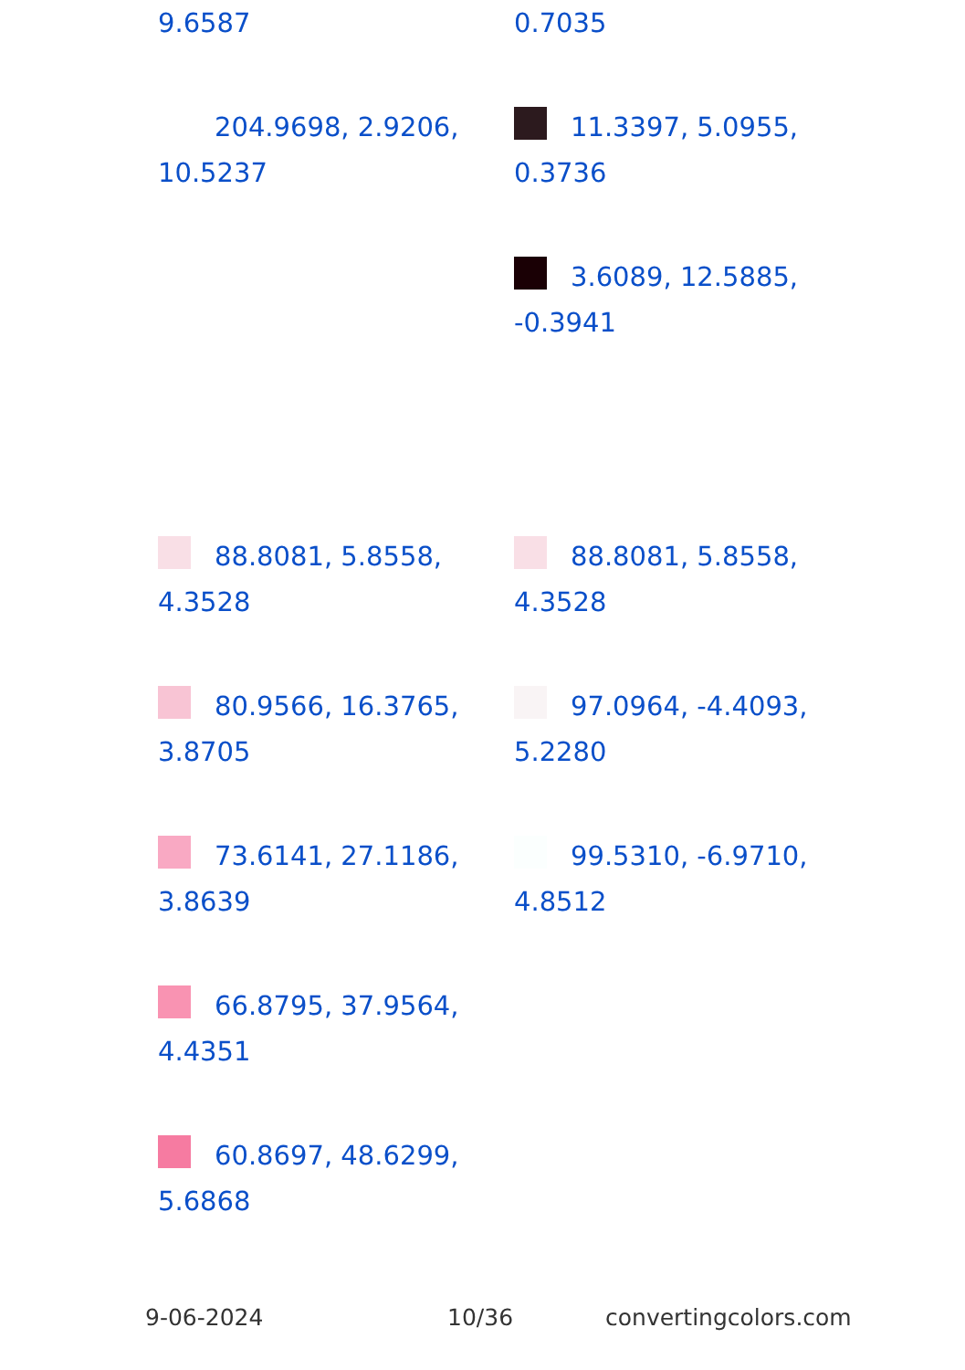9.6587 0.7035
204.9698, 2.9206, 10.5237
11.3397, 5.0955, 0.3736
3.6089, 12.5885, -0.3941
88.8081, 5.8558, 4.3528
88.8081, 5.8558, 4.3528
80.9566, 16.3765, 3.8705
97.0964, -4.4093, 5.2280
73.6141, 27.1186, 3.8639
99.5310, -6.9710, 4.8512
66.8795, 37.9564, 4.4351
60.8697, 48.6299, 5.6868
9-06-2024 10/36 convertingcolors.com